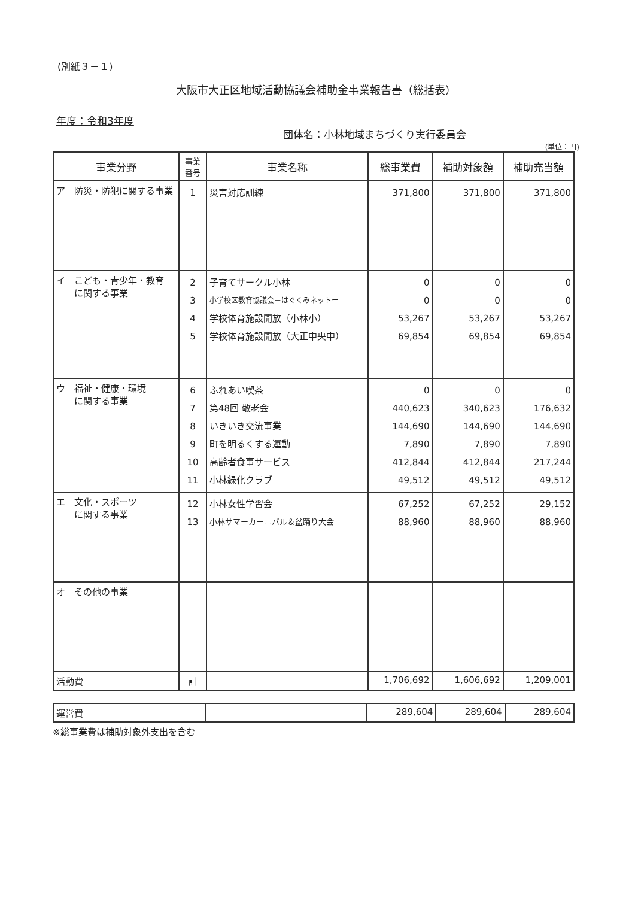(別紙３－１)
大阪市大正区地域活動協議会補助金事業報告書（総括表）
年度：令和3年度
団体名：小林地域まちづくり実行委員会
(単位：円)
| 事業分野 | 事業 番号 | 事業名称 | 総事業費 | 補助対象額 | 補助充当額 |
| --- | --- | --- | --- | --- | --- |
| ア 防災・防犯に関する事業 | 1 | 災害対応訓練 | 371,800 | 371,800 | 371,800 |
| イ こども・青少年・教育 に関する事業 | 2 3 4 5 | 子育てサークル小林 小学校区教育協議会－はぐくみネットー 学校体育施設開放（小林小） 学校体育施設開放（大正中央中） | 0 0 53,267 69,854 | 0 0 53,267 69,854 | 0 0 53,267 69,854 |
| ウ 福祉・健康・環境 に関する事業 | 6 7 8 9 10 11 | ふれあい喫茶 第48回 敬老会 いきいき交流事業 町を明るくする運動 高齢者食事サービス 小林緑化クラブ | 0 440,623 144,690 7,890 412,844 49,512 | 0 340,623 144,690 7,890 412,844 49,512 | 0 176,632 144,690 7,890 217,244 49,512 |
| エ 文化・スポーツ に関する事業 | 12 13 | 小林女性学習会 小林サマーカーニバル＆盆踊り大会 | 67,252 88,960 | 67,252 88,960 | 29,152 88,960 |
| オ その他の事業 | | | | | |
| 活動費 | 計 | | 1,706,692 | 1,606,692 | 1,209,001 |
| 運営費 | | 289,604 | 289,604 | 289,604 |
※総事業費は補助対象外支出を含む